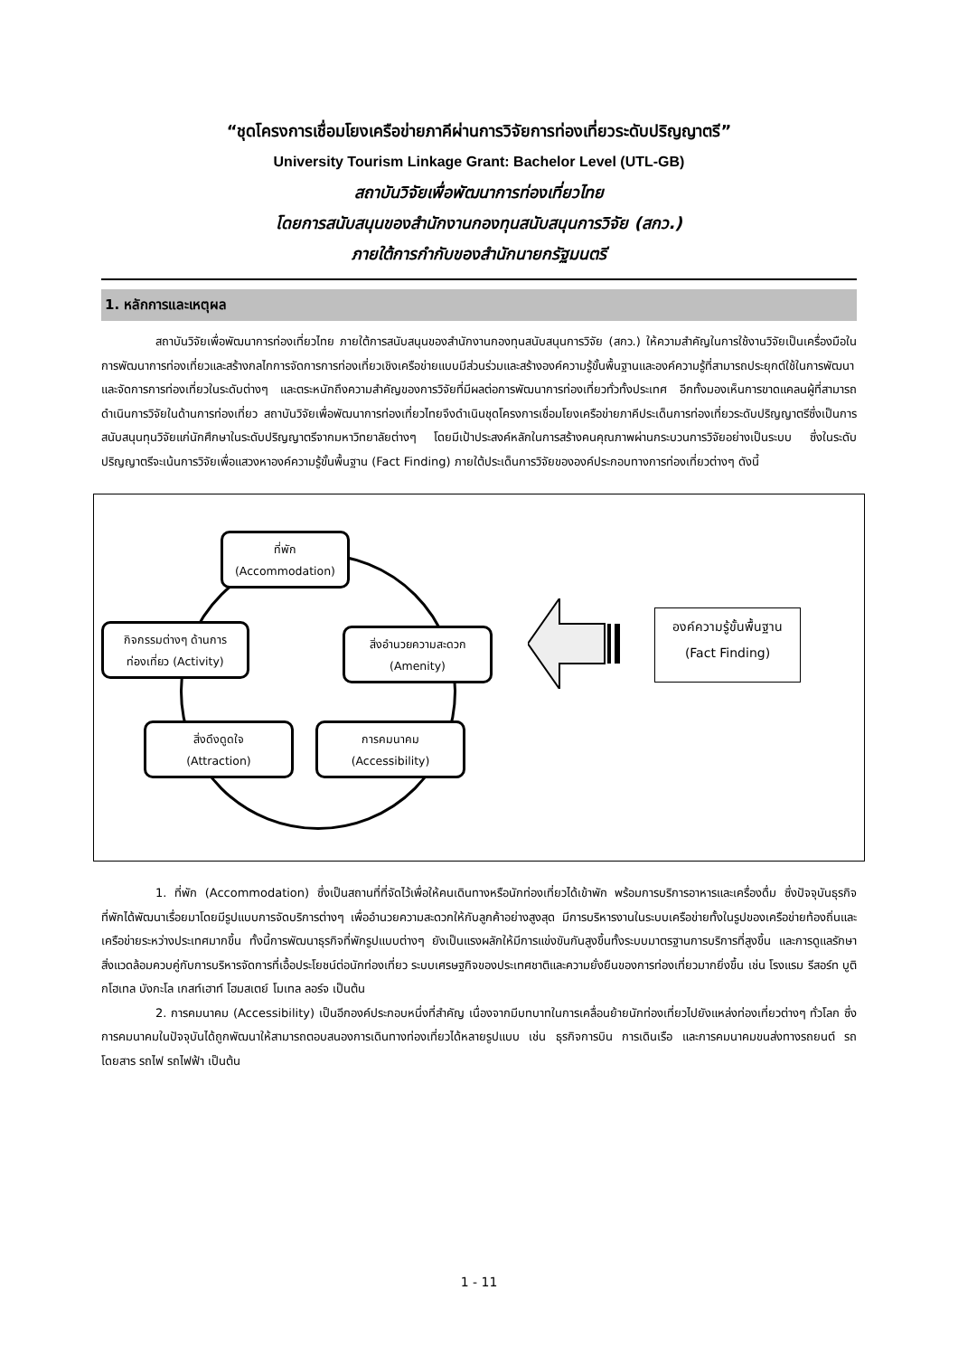“ชุดโครงการเชื่อมโยงเครือข่ายภาคีผ่านการวิจัยการท่องเที่ยวระดับปริญญาตรี”
University Tourism Linkage Grant: Bachelor Level (UTL-GB)
สถาบันวิจัยเพื่อพัฒนาการท่องเที่ยวไทย
โดยการสนับสนุนของสำนักงานกองทุนสนับสนุนการวิจัย (สกว.)
ภายใต้การกำกับของสำนักนายกรัฐมนตรี
1. หลักการและเหตุผล
สถาบันวิจัยเพื่อพัฒนาการท่องเที่ยวไทย ภายใต้การสนับสนุนของสำนักงานกองทุนสนับสนุนการวิจัย (สกว.) ให้ความสำคัญในการใช้งานวิจัยเป็นเครื่องมือในการพัฒนาการท่องเที่ยวและสร้างกลไกการจัดการการท่องเที่ยวเชิงเครือข่ายแบบมีส่วนร่วมและสร้างองค์ความรู้ขั้นพื้นฐานและองค์ความรู้ที่สามารถประยุกต์ใช้ในการพัฒนาและจัดการการท่องเที่ยวในระดับต่างๆ และตระหนักถึงความสำคัญของการวิจัยที่มีผลต่อการพัฒนาการท่องเที่ยวทั่วทั้งประเทศ อีกทั้งมองเห็นการขาดแคลนผู้ที่สามารถดำเนินการวิจัยในด้านการท่องเที่ยว สถาบันวิจัยเพื่อพัฒนาการท่องเที่ยวไทยจึงดำเนินชุดโครงการเชื่อมโยงเครือข่ายภาคีประเด็นการท่องเที่ยวระดับปริญญาตรีซึ่งเป็นการสนับสนุนทุนวิจัยแก่นักศึกษาในระดับปริญญาตรีจากมหาวิทยาลัยต่างๆ โดยมีเป้าประสงค์หลักในการสร้างคนคุณภาพผ่านกระบวนการวิจัยอย่างเป็นระบบ ซึ่งในระดับปริญญาตรีจะเน้นการวิจัยเพื่อแสวงหาองค์ความรู้ขั้นพื้นฐาน (Fact Finding) ภายใต้ประเด็นการวิจัยขององค์ประกอบทางการท่องเที่ยวต่างๆ ดังนี้
ที่พัก
(Accommodation)
กิจกรรมต่างๆ ด้านการ
ท่องเที่ยว (Activity)
สิ่งอำนวยความสะดวก
(Amenity)
สิ่งดึงดูดใจ
(Attraction)
การคมนาคม
(Accessibility)
องค์ความรู้ขั้นพื้นฐาน
(Fact Finding)
1. ที่พัก (Accommodation) ซึ่งเป็นสถานที่ที่จัดไว้เพื่อให้คนเดินทางหรือนักท่องเที่ยวได้เข้าพัก พร้อมการบริการอาหารและเครื่องดื่ม ซึ่งปัจจุบันธุรกิจที่พักได้พัฒนาเรื่อยมาโดยมีรูปแบบการจัดบริการต่างๆ เพื่ออำนวยความสะดวกให้กับลูกค้าอย่างสูงสุด มีการบริหารงานในระบบเครือข่ายทั้งในรูปของเครือข่ายท้องถิ่นและเครือข่ายระหว่างประเทศมากขึ้น ทั้งนี้การพัฒนาธุรกิจที่พักรูปแบบต่างๆ ยังเป็นแรงผลักให้มีการแข่งขันกันสูงขึ้นทั้งระบบมาตรฐานการบริการที่สูงขึ้น และการดูแลรักษาสิ่งแวดล้อมควบคู่กับการบริหารจัดการที่เอื้อประโยชน์ต่อนักท่องเที่ยว ระบบเศรษฐกิจของประเทศชาติและความยั่งยืนของการท่องเที่ยวมากยิ่งขึ้น เช่น โรงแรม รีสอร์ท บูติกโฮเทล บังกะโล เกสท์เฮาท์ โฮมสเตย์ โมเทล ลอร์จ เป็นต้น
2. การคมนาคม (Accessibility) เป็นอีกองค์ประกอบหนึ่งที่สำคัญ เนื่องจากมีบทบาทในการเคลื่อนย้ายนักท่องเที่ยวไปยังแหล่งท่องเที่ยวต่างๆ ทั่วโลก ซึ่งการคมนาคมในปัจจุบันได้ถูกพัฒนาให้สามารถตอบสนองการเดินทางท่องเที่ยวได้หลายรูปแบบ เช่น ธุรกิจการบิน การเดินเรือ และการคมนาคมขนส่งทางรถยนต์ รถโดยสาร รถไฟ รถไฟฟ้า เป็นต้น
1 - 11